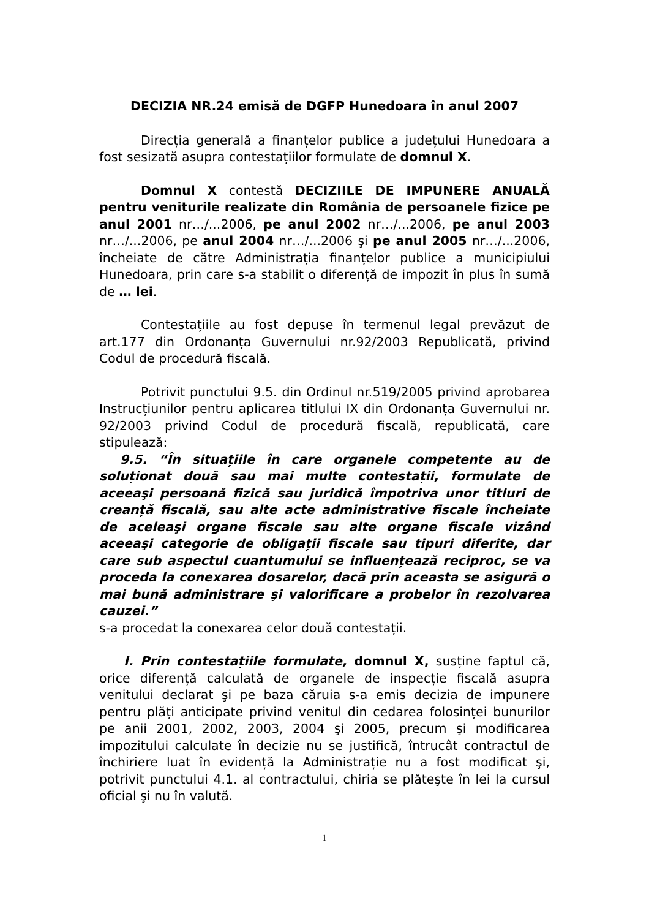DECIZIA NR.24 emisă de DGFP Hunedoara în anul 2007
Direcția generală a finanțelor publice a județului Hunedoara a fost sesizată asupra contestațiilor formulate de domnul X.
Domnul X contestă DECIZIILE DE IMPUNERE ANUALĂ pentru veniturile realizate din România de persoanele fizice pe anul 2001 nr…/...2006, pe anul 2002 nr…/...2006, pe anul 2003 nr…/...2006, pe anul 2004 nr…/...2006 şi pe anul 2005 nr…/...2006, încheiate de către Administrația finanțelor publice a municipiului Hunedoara, prin care s-a stabilit o diferență de impozit în plus în sumă de … lei.
Contestațiile au fost depuse în termenul legal prevăzut de art.177 din Ordonanța Guvernului nr.92/2003 Republicată, privind Codul de procedură fiscală.
Potrivit punctului 9.5. din Ordinul nr.519/2005 privind aprobarea Instrucțiunilor pentru aplicarea titlului IX din Ordonanța Guvernului nr. 92/2003 privind Codul de procedură fiscală, republicată, care stipulează:
9.5. “În situațiile în care organele competente au de soluționat două sau mai multe contestații, formulate de aceeaşi persoană fizică sau juridică împotriva unor titluri de creanță fiscală, sau alte acte administrative fiscale încheiate de aceleaşi organe fiscale sau alte organe fiscale vizând aceeaşi categorie de obligații fiscale sau tipuri diferite, dar care sub aspectul cuantumului se influențează reciproc, se va proceda la conexarea dosarelor, dacă prin aceasta se asigură o mai bună administrare şi valorificare a probelor în rezolvarea cauzei.”
s-a procedat la conexarea celor două contestații.
I. Prin contestațiile formulate, domnul X, susține faptul că, orice diferență calculată de organele de inspecție fiscală asupra venitului declarat şi pe baza căruia s-a emis decizia de impunere pentru plăți anticipate privind venitul din cedarea folosinței bunurilor pe anii 2001, 2002, 2003, 2004 şi 2005, precum şi modificarea impozitului calculate în decizie nu se justifică, întrucât contractul de închiriere luat în evidență la Administrație nu a fost modificat şi, potrivit punctului 4.1. al contractului, chiria se plăteşte în lei la cursul oficial şi nu în valută.
1